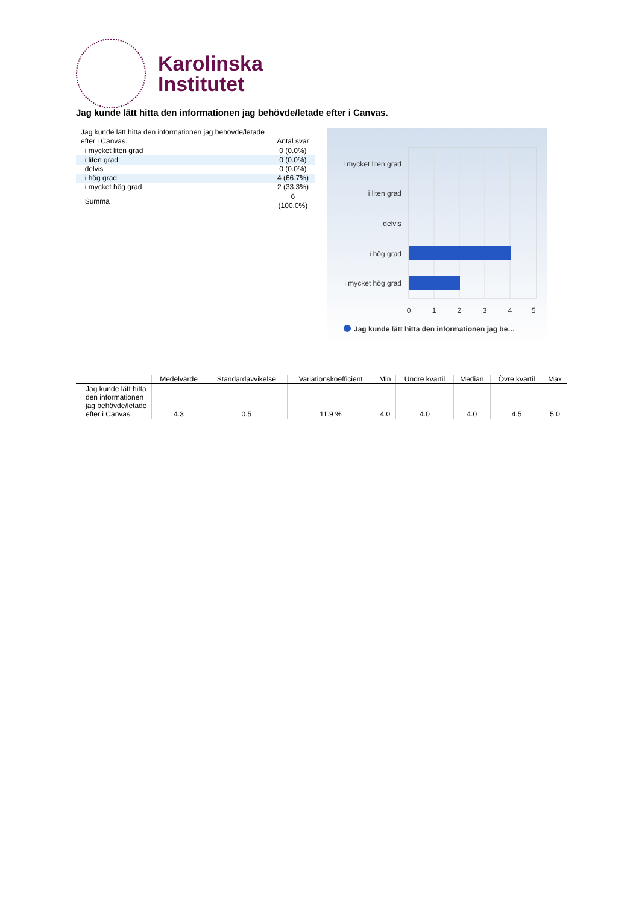Karolinska
Institutet
Jag kunde lätt hitta den informationen jag behövde/letade efter i Canvas.
| Jag kunde lätt hitta den informationen jag behövde/letade efter i Canvas. | Antal svar |
| i mycket liten grad | 0 (0.0%) |
| i liten grad | 0 (0.0%) |
| delvis | 0 (0.0%) |
| i hög grad | 4 (66.7%) |
| i mycket hög grad | 2 (33.3%) |
| Summa | 6 (100.0%) |
i mycket liten grad
i liten grad
delvis
i hög grad
i mycket hög grad
0
1
2
3
4
5
Jag kunde lätt hitta den informationen jag be…
| | Medelvärde | Standardavvikelse | Variationskoefficient | Min | Undre kvartil | Median | Övre kvartil | Max |
| --- | --- | --- | --- | --- | --- | --- | --- | --- |
| Jag kunde lätt hitta den informationen jag behövde/letade efter i Canvas. | 4.3 | 0.5 | 11.9 % | 4.0 | 4.0 | 4.0 | 4.5 | 5.0 |